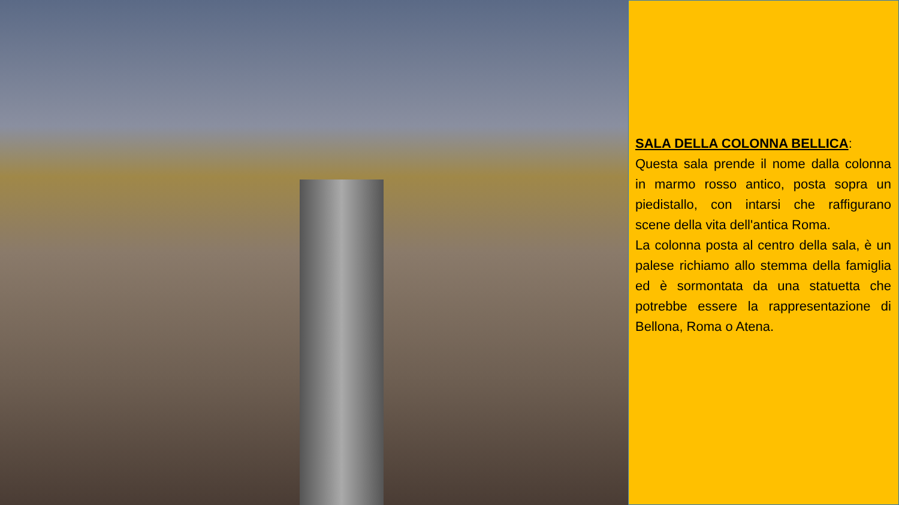SALA DELLA COLONNA BELLICA:
Questa sala prende il nome dalla colonna in marmo rosso antico, posta sopra un piedistallo, con intarsi che raffigurano scene della vita dell'antica Roma.
La colonna posta al centro della sala, è un palese richiamo allo stemma della famiglia ed è sormontata da una statuetta che potrebbe essere la rappresentazione di Bellona, Roma o Atena.